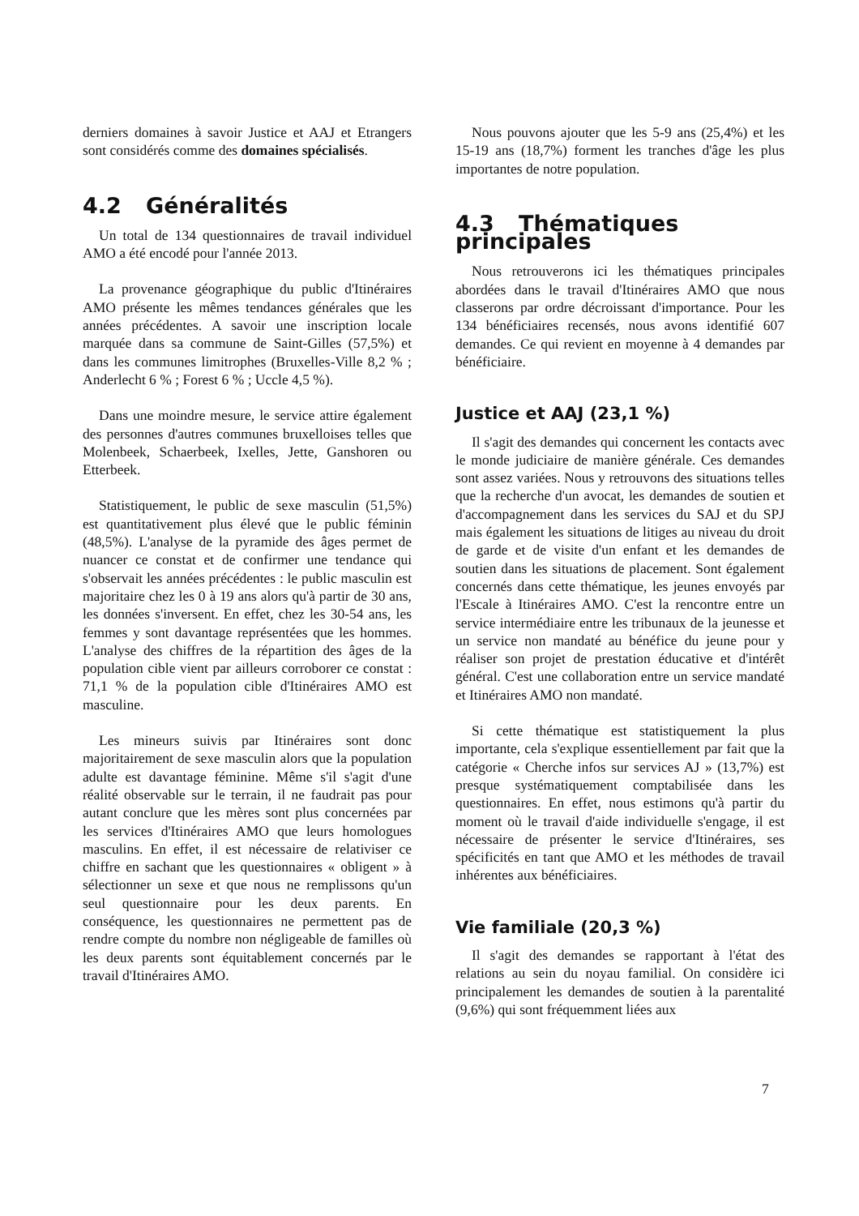derniers domaines à savoir Justice et AAJ et Etrangers sont considérés comme des domaines spécialisés.
4.2 Généralités
Un total de 134 questionnaires de travail individuel AMO a été encodé pour l'année 2013.
La provenance géographique du public d'Itinéraires AMO présente les mêmes tendances générales que les années précédentes. A savoir une inscription locale marquée dans sa commune de Saint-Gilles (57,5%) et dans les communes limitrophes (Bruxelles-Ville 8,2 % ; Anderlecht 6 % ; Forest 6 % ; Uccle 4,5 %).
Dans une moindre mesure, le service attire également des personnes d'autres communes bruxelloises telles que Molenbeek, Schaerbeek, Ixelles, Jette, Ganshoren ou Etterbeek.
Statistiquement, le public de sexe masculin (51,5%) est quantitativement plus élevé que le public féminin (48,5%). L'analyse de la pyramide des âges permet de nuancer ce constat et de confirmer une tendance qui s'observait les années précédentes : le public masculin est majoritaire chez les 0 à 19 ans alors qu'à partir de 30 ans, les données s'inversent. En effet, chez les 30-54 ans, les femmes y sont davantage représentées que les hommes. L'analyse des chiffres de la répartition des âges de la population cible vient par ailleurs corroborer ce constat : 71,1 % de la population cible d'Itinéraires AMO est masculine.
Les mineurs suivis par Itinéraires sont donc majoritairement de sexe masculin alors que la population adulte est davantage féminine. Même s'il s'agit d'une réalité observable sur le terrain, il ne faudrait pas pour autant conclure que les mères sont plus concernées par les services d'Itinéraires AMO que leurs homologues masculins. En effet, il est nécessaire de relativiser ce chiffre en sachant que les questionnaires « obligent » à sélectionner un sexe et que nous ne remplissons qu'un seul questionnaire pour les deux parents. En conséquence, les questionnaires ne permettent pas de rendre compte du nombre non négligeable de familles où les deux parents sont équitablement concernés par le travail d'Itinéraires AMO.
Nous pouvons ajouter que les 5-9 ans (25,4%) et les 15-19 ans (18,7%) forment les tranches d'âge les plus importantes de notre population.
4.3 Thématiques principales
Nous retrouverons ici les thématiques principales abordées dans le travail d'Itinéraires AMO que nous classerons par ordre décroissant d'importance. Pour les 134 bénéficiaires recensés, nous avons identifié 607 demandes. Ce qui revient en moyenne à 4 demandes par bénéficiaire.
Justice et AAJ (23,1 %)
Il s'agit des demandes qui concernent les contacts avec le monde judiciaire de manière générale. Ces demandes sont assez variées. Nous y retrouvons des situations telles que la recherche d'un avocat, les demandes de soutien et d'accompagnement dans les services du SAJ et du SPJ mais également les situations de litiges au niveau du droit de garde et de visite d'un enfant et les demandes de soutien dans les situations de placement. Sont également concernés dans cette thématique, les jeunes envoyés par l'Escale à Itinéraires AMO. C'est la rencontre entre un service intermédiaire entre les tribunaux de la jeunesse et un service non mandaté au bénéfice du jeune pour y réaliser son projet de prestation éducative et d'intérêt général. C'est une collaboration entre un service mandaté et Itinéraires AMO non mandaté.
Si cette thématique est statistiquement la plus importante, cela s'explique essentiellement par fait que la catégorie « Cherche infos sur services AJ » (13,7%) est presque systématiquement comptabilisée dans les questionnaires. En effet, nous estimons qu'à partir du moment où le travail d'aide individuelle s'engage, il est nécessaire de présenter le service d'Itinéraires, ses spécificités en tant que AMO et les méthodes de travail inhérentes aux bénéficiaires.
Vie familiale (20,3 %)
Il s'agit des demandes se rapportant à l'état des relations au sein du noyau familial. On considère ici principalement les demandes de soutien à la parentalité (9,6%) qui sont fréquemment liées aux
7